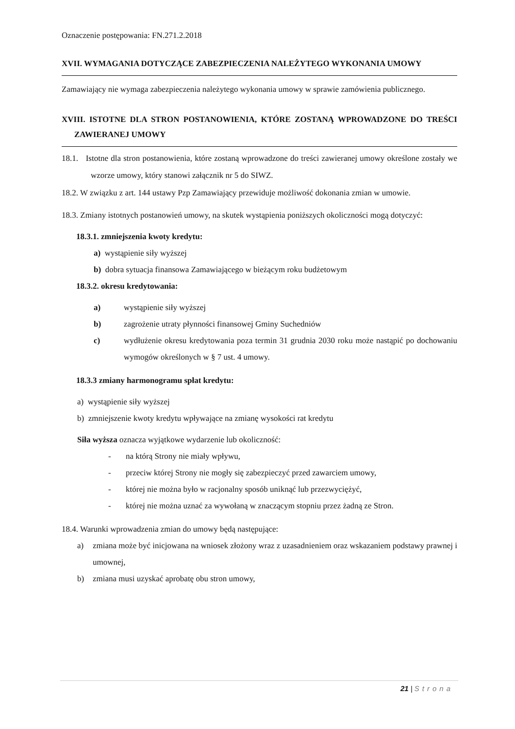Oznaczenie postępowania: FN.271.2.2018
XVII. WYMAGANIA DOTYCZĄCE ZABEZPIECZENIA NALEŻYTEGO WYKONANIA UMOWY
Zamawiający nie wymaga zabezpieczenia należytego wykonania umowy w sprawie zamówienia publicznego.
XVIII. ISTOTNE DLA STRON POSTANOWIENIA, KTÓRE ZOSTANĄ WPROWADZONE DO TREŚCI ZAWIERANEJ UMOWY
18.1. Istotne dla stron postanowienia, które zostaną wprowadzone do treści zawieranej umowy określone zostały we wzorze umowy, który stanowi załącznik nr 5 do SIWZ.
18.2. W związku z art. 144 ustawy Pzp Zamawiający przewiduje możliwość dokonania zmian w umowie.
18.3. Zmiany istotnych postanowień umowy, na skutek wystąpienia poniższych okoliczności mogą dotyczyć:
18.3.1. zmniejszenia kwoty kredytu:
a) wystąpienie siły wyższej
b) dobra sytuacja finansowa Zamawiającego w bieżącym roku budżetowym
18.3.2. okresu kredytowania:
a) wystąpienie siły wyższej
b) zagrożenie utraty płynności finansowej Gminy Suchedniów
c) wydłużenie okresu kredytowania poza termin 31 grudnia 2030 roku może nastąpić po dochowaniu wymogów określonych w § 7 ust. 4 umowy.
18.3.3 zmiany harmonogramu spłat kredytu:
a) wystąpienie siły wyższej
b) zmniejszenie kwoty kredytu wpływające na zmianę wysokości rat kredytu
Siła wyższa oznacza wyjątkowe wydarzenie lub okoliczność:
- na którą Strony nie miały wpływu,
- przeciw której Strony nie mogły się zabezpieczyć przed zawarciem umowy,
- której nie można było w racjonalny sposób uniknąć lub przezwyciężyć,
- której nie można uznać za wywołaną w znaczącym stopniu przez żadną ze Stron.
18.4. Warunki wprowadzenia zmian do umowy będą następujące:
a) zmiana może być inicjowana na wniosek złożony wraz z uzasadnieniem oraz wskazaniem podstawy prawnej i umownej,
b) zmiana musi uzyskać aprobatę obu stron umowy,
21 | Strona